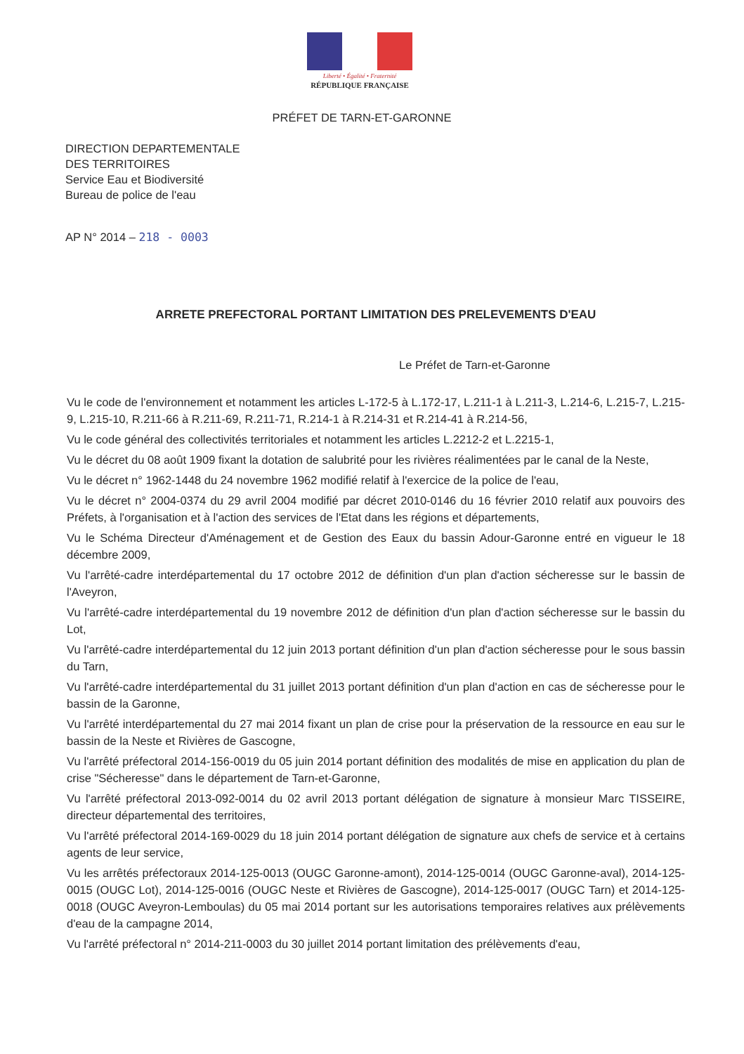Liberté • Égalité • Fraternité
RÉPUBLIQUE FRANÇAISE
PRÉFET DE TARN-ET-GARONNE
DIRECTION DEPARTEMENTALE
DES TERRITOIRES
Service Eau et Biodiversité
Bureau de police de l'eau
AP N° 2014 – 218 - 0003
ARRETE PREFECTORAL PORTANT LIMITATION DES PRELEVEMENTS D'EAU
Le Préfet de Tarn-et-Garonne
Vu le code de l'environnement et notamment les articles L-172-5 à L.172-17, L.211-1 à L.211-3, L.214-6, L.215-7, L.215-9, L.215-10, R.211-66 à R.211-69, R.211-71, R.214-1 à R.214-31 et R.214-41 à R.214-56,
Vu le code général des collectivités territoriales et notamment les articles L.2212-2 et L.2215-1,
Vu le décret du 08 août 1909 fixant la dotation de salubrité pour les rivières réalimentées par le canal de la Neste,
Vu le décret n° 1962-1448 du 24 novembre 1962 modifié relatif à l'exercice de la police de l'eau,
Vu le décret n° 2004-0374 du 29 avril 2004 modifié par décret 2010-0146 du 16 février 2010 relatif aux pouvoirs des Préfets, à l'organisation et à l'action des services de l'Etat dans les régions et départements,
Vu le Schéma Directeur d'Aménagement et de Gestion des Eaux du bassin Adour-Garonne entré en vigueur le 18 décembre 2009,
Vu l'arrêté-cadre interdépartemental du 17 octobre 2012 de définition d'un plan d'action sécheresse sur le bassin de l'Aveyron,
Vu l'arrêté-cadre interdépartemental du 19 novembre 2012 de définition d'un plan d'action sécheresse sur le bassin du Lot,
Vu l'arrêté-cadre interdépartemental du 12 juin 2013 portant définition d'un plan d'action sécheresse pour le sous bassin du Tarn,
Vu l'arrêté-cadre interdépartemental du 31 juillet 2013 portant définition d'un plan d'action en cas de sécheresse pour le bassin de la Garonne,
Vu l'arrêté interdépartemental du 27 mai 2014 fixant un plan de crise pour la préservation de la ressource en eau sur le bassin de la Neste et Rivières de Gascogne,
Vu l'arrêté préfectoral 2014-156-0019 du 05 juin 2014 portant définition des modalités de mise en application du plan de crise "Sécheresse" dans le département de Tarn-et-Garonne,
Vu l'arrêté préfectoral 2013-092-0014 du 02 avril 2013 portant délégation de signature à monsieur Marc TISSEIRE, directeur départemental des territoires,
Vu l'arrêté préfectoral 2014-169-0029 du 18 juin 2014 portant délégation de signature aux chefs de service et à certains agents de leur service,
Vu les arrêtés préfectoraux 2014-125-0013 (OUGC Garonne-amont), 2014-125-0014 (OUGC Garonne-aval), 2014-125-0015 (OUGC Lot), 2014-125-0016 (OUGC Neste et Rivières de Gascogne), 2014-125-0017 (OUGC Tarn) et 2014-125-0018 (OUGC Aveyron-Lemboulas) du 05 mai 2014 portant sur les autorisations temporaires relatives aux prélèvements d'eau de la campagne 2014,
Vu l'arrêté préfectoral n° 2014-211-0003 du 30 juillet 2014 portant limitation des prélèvements d'eau,